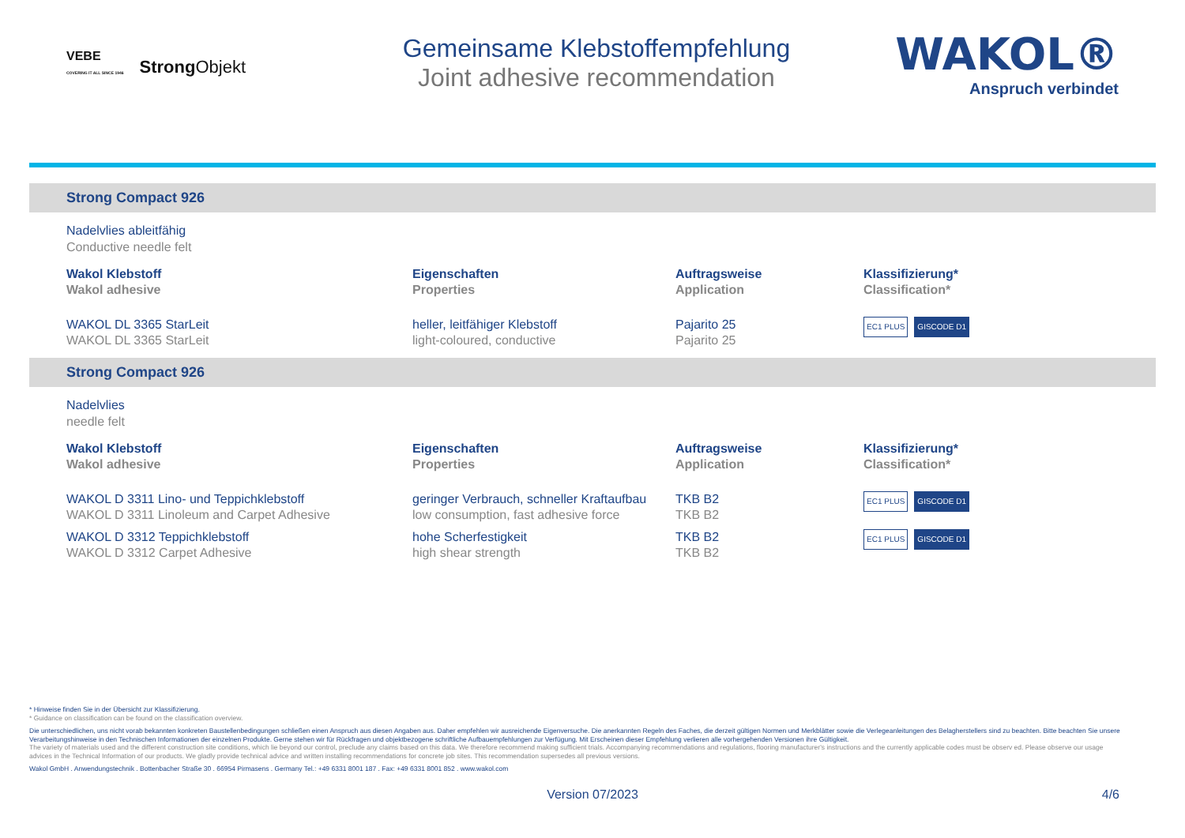VEBE
COVERING IT ALL SINCE 1946
StrongObjekt
Gemeinsame Klebstoffempfehlung
Joint adhesive recommendation
WAKOL®
Anspruch verbindet
Strong Compact 926
Nadelvlies ableitfähig
Conductive needle felt
| Wakol Klebstoff Wakol adhesive | Eigenschaften Properties | Auftragsweise Application | Klassifizierung* Classification* |
| --- | --- | --- | --- |
| WAKOL DL 3365 StarLeit WAKOL DL 3365 StarLeit | heller, leitfähiger Klebstoff light-coloured, conductive | Pajarito 25 Pajarito 25 | EC1 PLUS GISCODE D1 |
Strong Compact 926
Nadelvlies
needle felt
| Wakol Klebstoff Wakol adhesive | Eigenschaften Properties | Auftragsweise Application | Klassifizierung* Classification* |
| --- | --- | --- | --- |
| WAKOL D 3311 Lino- und Teppichklebstoff WAKOL D 3311 Linoleum and Carpet Adhesive | geringer Verbrauch, schneller Kraftaufbau low consumption, fast adhesive force | TKB B2 TKB B2 | EC1 PLUS GISCODE D1 |
| WAKOL D 3312 Teppichklebstoff WAKOL D 3312 Carpet Adhesive | hohe Scherfestigkeit high shear strength | TKB B2 TKB B2 | EC1 PLUS GISCODE D1 |
* Hinweise finden Sie in der Übersicht zur Klassifizierung.
* Guidance on classification can be found on the classification overview.
Die unterschiedlichen, uns nicht vorab bekannten konkreten Baustellenbedingungen schließen einen Anspruch aus diesen Angaben aus. Daher empfehlen wir ausreichende Eigenversuche. Die anerkannten Regeln des Faches, die derzeit gültigen Normen und Merkblätter sowie die Verlegeanleitungen des Belagherstellers sind zu beachten. Bitte beachten Sie unsere Verarbeitungshinweise in den Technischen Informationen der einzelnen Produkte. Gerne stehen wir für Rückfragen und objektbezogene schriftliche Aufbauempfehlungen zur Verfügung. Mit Erscheinen dieser Empfehlung verlieren alle vorhergehenden Versionen ihre Gültigkeit.
The variety of materials used and the different construction site conditions, which lie beyond our control, preclude any claims based on this data. We therefore recommend making sufficient trials. Accompanying recommendations and regulations, flooring manufacturer's instructions and the currently applicable codes must be observ ed. Please observe our usage advices in the Technical Information of our products. We gladly provide technical advice and written installing recommendations for concrete job sites. This recommendation supersedes all previous versions.
Wakol GmbH . Anwendungstechnik . Bottenbacher Straße 30 . 66954 Pirmasens . Germany Tel.: +49 6331 8001 187 . Fax: +49 6331 8001 852 . www.wakol.com
Version 07/2023 4/6